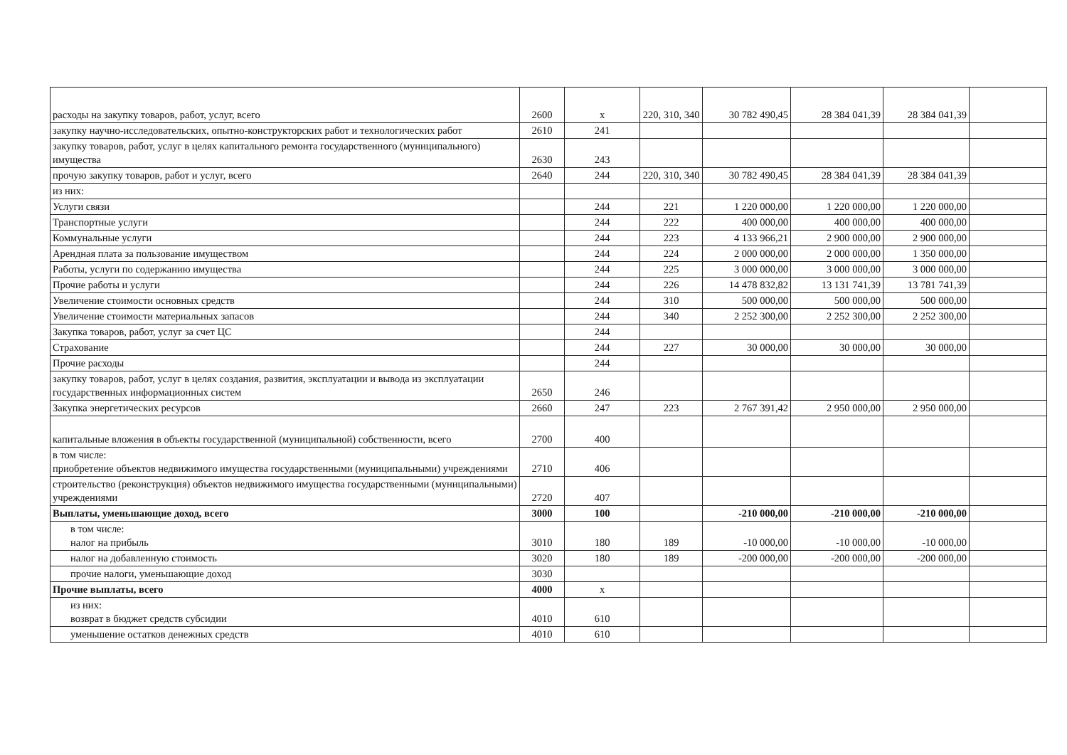| расходы на закупку товаров, работ, услуг, всего | 2600 | x | 220, 310, 340 | 30 782 490,45 | 28 384 041,39 | 28 384 041,39 | |
| закупку научно-исследовательских, опытно-конструкторских работ и технологических работ | 2610 | 241 | | | | | |
| закупку товаров, работ, услуг в целях капитального ремонта государственного (муниципального) имущества | 2630 | 243 | | | | | |
| прочую закупку товаров, работ и услуг, всего | 2640 | 244 | 220, 310, 340 | 30 782 490,45 | 28 384 041,39 | 28 384 041,39 | |
| из них: | | | | | | | |
| Услуги связи | | 244 | 221 | 1 220 000,00 | 1 220 000,00 | 1 220 000,00 | |
| Транспортные услуги | | 244 | 222 | 400 000,00 | 400 000,00 | 400 000,00 | |
| Коммунальные услуги | | 244 | 223 | 4 133 966,21 | 2 900 000,00 | 2 900 000,00 | |
| Арендная плата за пользование имуществом | | 244 | 224 | 2 000 000,00 | 2 000 000,00 | 1 350 000,00 | |
| Работы, услуги по содержанию имущества | | 244 | 225 | 3 000 000,00 | 3 000 000,00 | 3 000 000,00 | |
| Прочие работы и услуги | | 244 | 226 | 14 478 832,82 | 13 131 741,39 | 13 781 741,39 | |
| Увеличение стоимости основных средств | | 244 | 310 | 500 000,00 | 500 000,00 | 500 000,00 | |
| Увеличение стоимости материальных запасов | | 244 | 340 | 2 252 300,00 | 2 252 300,00 | 2 252 300,00 | |
| Закупка товаров, работ, услуг за счет ЦС | | 244 | | | | | |
| Страхование | | 244 | 227 | 30 000,00 | 30 000,00 | 30 000,00 | |
| Прочие расходы | | 244 | | | | | |
| закупку товаров, работ, услуг в целях создания, развития, эксплуатации и вывода из эксплуатации государственных информационных систем | 2650 | 246 | | | | | |
| Закупка энергетических ресурсов | 2660 | 247 | 223 | 2 767 391,42 | 2 950 000,00 | 2 950 000,00 | |
| капитальные вложения в объекты государственной (муниципальной) собственности, всего | 2700 | 400 | | | | | |
| в том числе: приобретение объектов недвижимого имущества государственными (муниципальными) учреждениями | 2710 | 406 | | | | | |
| строительство (реконструкция) объектов недвижимого имущества государственными (муниципальными) учреждениями | 2720 | 407 | | | | | |
| Выплаты, уменьшающие доход, всего | 3000 | 100 | | -210 000,00 | -210 000,00 | -210 000,00 | |
| в том числе: налог на прибыль | 3010 | 180 | 189 | -10 000,00 | -10 000,00 | -10 000,00 | |
| налог на добавленную стоимость | 3020 | 180 | 189 | -200 000,00 | -200 000,00 | -200 000,00 | |
| прочие налоги, уменьшающие доход | 3030 | | | | | | |
| Прочие выплаты, всего | 4000 | x | | | | | |
| из них: возврат в бюджет средств субсидии | 4010 | 610 | | | | | |
| уменьшение остатков денежных средств | 4010 | 610 | | | | | |